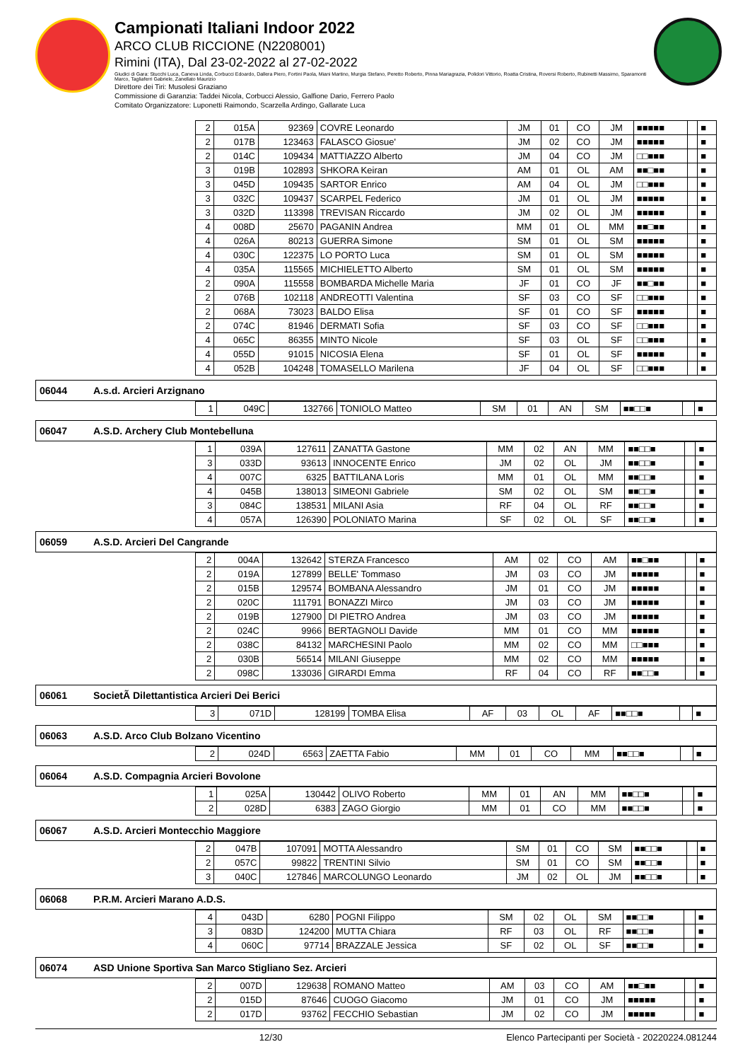Campionati Italiani Indoor 2022
ARCO CLUB RICCIONE (N2208001)
Rimini (ITA), Dal 23-02-2022 al 27-02-2022
Giudici di Gara: Stucchi Luca, Caneva Linda, Corbucci Edoardo, Dallera Piero, Fortini Paola, Miani Martino, Murgia Stefano, Peretto Roberto, Pinna Mariagrazia, Polidori Vittorio, Roatta Cristina, Roversi Roberto, Rubinetti Massimo, Sparamonti Marco, Tagliaferri Gabriele, Zanellato Maurizio
Direttore dei Tiri: Musolesi Graziano
Commissione di Garanzia: Taddei Nicola, Corbucci Alessio, Galfione Dario, Ferrero Paolo
Comitato Organizzatore: Luponetti Raimondo, Scarzella Ardingo, Gallarate Luca
| 2 | 015A | 92369 | COVRE Leonardo | JM | 01 | CO | JM | ■■■■■ | | ■ |
| 2 | 017B | 123463 | FALASCO Giosue' | JM | 02 | CO | JM | ■■■■■ | | ■ |
| 2 | 014C | 109434 | MATTIAZZO Alberto | JM | 04 | CO | JM | □□■■■ | | ■ |
| 3 | 019B | 102893 | SHKORA Keiran | AM | 01 | OL | AM | ■■□■■ | | ■ |
| 3 | 045D | 109435 | SARTOR Enrico | AM | 04 | OL | JM | □□■■■ | | ■ |
| 3 | 032C | 109437 | SCARPEL Federico | JM | 01 | OL | JM | ■■■■■ | | ■ |
| 3 | 032D | 113398 | TREVISAN Riccardo | JM | 02 | OL | JM | ■■■■■ | | ■ |
| 4 | 008D | 25670 | PAGANIN Andrea | MM | 01 | OL | MM | ■■□■■ | | ■ |
| 4 | 026A | 80213 | GUERRA Simone | SM | 01 | OL | SM | ■■■■■ | | ■ |
| 4 | 030C | 122375 | LO PORTO Luca | SM | 01 | OL | SM | ■■■■■ | | ■ |
| 4 | 035A | 115565 | MICHIELETTO Alberto | SM | 01 | OL | SM | ■■■■■ | | ■ |
| 2 | 090A | 115558 | BOMBARDA Michelle Maria | JF | 01 | CO | JF | ■■□■■ | | ■ |
| 2 | 076B | 102118 | ANDREOTTI Valentina | SF | 03 | CO | SF | □□■■■ | | ■ |
| 2 | 068A | 73023 | BALDO Elisa | SF | 01 | CO | SF | ■■■■■ | | ■ |
| 2 | 074C | 81946 | DERMATI Sofia | SF | 03 | CO | SF | □□■■■ | | ■ |
| 4 | 065C | 86355 | MINTO Nicole | SF | 03 | OL | SF | □□■■■ | | ■ |
| 4 | 055D | 91015 | NICOSIA Elena | SF | 01 | OL | SF | ■■■■■ | | ■ |
| 4 | 052B | 104248 | TOMASELLO Marilena | JF | 04 | OL | SF | □□■■■ | | ■ |
06044 A.s.d. Arcieri Arzignano
| 1 | 049C | 132766 | TONIOLO Matteo | SM | 01 | AN | SM | ■■□□■ | | ■ |
06047 A.S.D. Archery Club Montebelluna
| 1 | 039A | 127611 | ZANATTA Gastone | MM | 02 | AN | MM | ■■□□■ | | ■ |
| 3 | 033D | 93613 | INNOCENTE Enrico | JM | 02 | OL | JM | ■■□□■ | | ■ |
| 4 | 007C | 6325 | BATTILANA Loris | MM | 01 | OL | MM | ■■□□■ | | ■ |
| 4 | 045B | 138013 | SIMEONI Gabriele | SM | 02 | OL | SM | ■■□□■ | | ■ |
| 3 | 084C | 138531 | MILANI Asia | RF | 04 | OL | RF | ■■□□■ | | ■ |
| 4 | 057A | 126390 | POLONIATO Marina | SF | 02 | OL | SF | ■■□□■ | | ■ |
06059 A.S.D. Arcieri Del Cangrande
| 2 | 004A | 132642 | STERZA Francesco | AM | 02 | CO | AM | ■■□■■ | | ■ |
| 2 | 019A | 127899 | BELLE' Tommaso | JM | 03 | CO | JM | ■■■■■ | | ■ |
| 2 | 015B | 129574 | BOMBANA Alessandro | JM | 01 | CO | JM | ■■■■■ | | ■ |
| 2 | 020C | 111791 | BONAZZI Mirco | JM | 03 | CO | JM | ■■■■■ | | ■ |
| 2 | 019B | 127900 | DI PIETRO Andrea | JM | 03 | CO | JM | ■■■■■ | | ■ |
| 2 | 024C | 9966 | BERTAGNOLI Davide | MM | 01 | CO | MM | ■■■■■ | | ■ |
| 2 | 038C | 84132 | MARCHESINI Paolo | MM | 02 | CO | MM | □□■■■ | | ■ |
| 2 | 030B | 56514 | MILANI Giuseppe | MM | 02 | CO | MM | ■■■■■ | | ■ |
| 2 | 098C | 133036 | GIRARDI Emma | RF | 04 | CO | RF | ■■□□■ | | ■ |
06061 SocietÃ Dilettantistica Arcieri Dei Berici
| 3 | 071D | 128199 | TOMBA Elisa | AF | 03 | OL | AF | ■■□□■ | | ■ |
06063 A.S.D. Arco Club Bolzano Vicentino
| 2 | 024D | 6563 | ZAETTA Fabio | MM | 01 | CO | MM | ■■□□■ | | ■ |
06064 A.S.D. Compagnia Arcieri Bovolone
| 1 | 025A | 130442 | OLIVO Roberto | MM | 01 | AN | MM | ■■□□■ | | ■ |
| 2 | 028D | 6383 | ZAGO Giorgio | MM | 01 | CO | MM | ■■□□■ | | ■ |
06067 A.S.D. Arcieri Montecchio Maggiore
| 2 | 047B | 107091 | MOTTA Alessandro | SM | 01 | CO | SM | ■■□□■ | | ■ |
| 2 | 057C | 99822 | TRENTINI Silvio | SM | 01 | CO | SM | ■■□□■ | | ■ |
| 3 | 040C | 127846 | MARCOLUNGO Leonardo | JM | 02 | OL | JM | ■■□□■ | | ■ |
06068 P.R.M. Arcieri Marano A.D.S.
| 4 | 043D | 6280 | POGNI Filippo | SM | 02 | OL | SM | ■■□□■ | | ■ |
| 3 | 083D | 124200 | MUTTA Chiara | RF | 03 | OL | RF | ■■□□■ | | ■ |
| 4 | 060C | 97714 | BRAZZALE Jessica | SF | 02 | OL | SF | ■■□□■ | | ■ |
06074 ASD Unione Sportiva San Marco Stigliano Sez. Arcieri
| 2 | 007D | 129638 | ROMANO Matteo | AM | 03 | CO | AM | ■■□■■ | | ■ |
| 2 | 015D | 87646 | CUOGO Giacomo | JM | 01 | CO | JM | ■■■■■ | | ■ |
| 2 | 017D | 93762 | FECCHIO Sebastian | JM | 02 | CO | JM | ■■■■■ | | ■ |
12/30 Elenco Partecipanti per Società - 20220224.081244